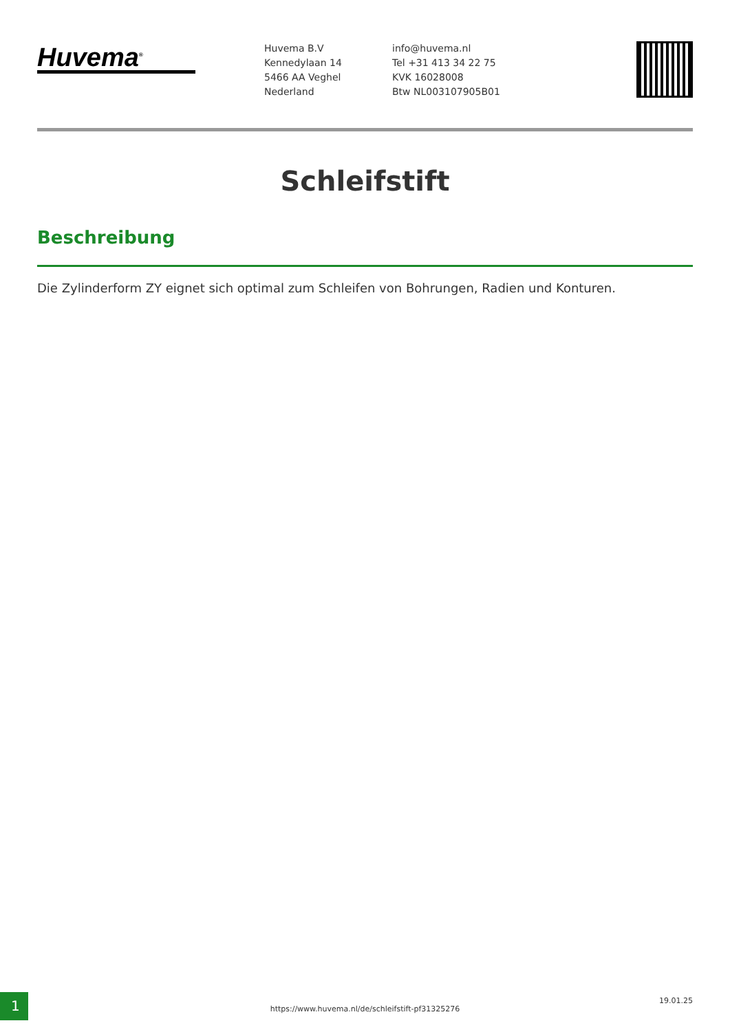Huvema<sup>®</sup>
Huvema B.V
Kennedylaan 14
5466 AA Veghel
Nederland
info@huvema.nl
Tel +31 413 34 22 75
KVK 16028008
Btw NL003107905B01
Schleifstift
Beschreibung
Die Zylinderform ZY eignet sich optimal zum Schleifen von Bohrungen, Radien und Konturen.
1
https://www.huvema.nl/de/schleifstift-pf31325276
19.01.25